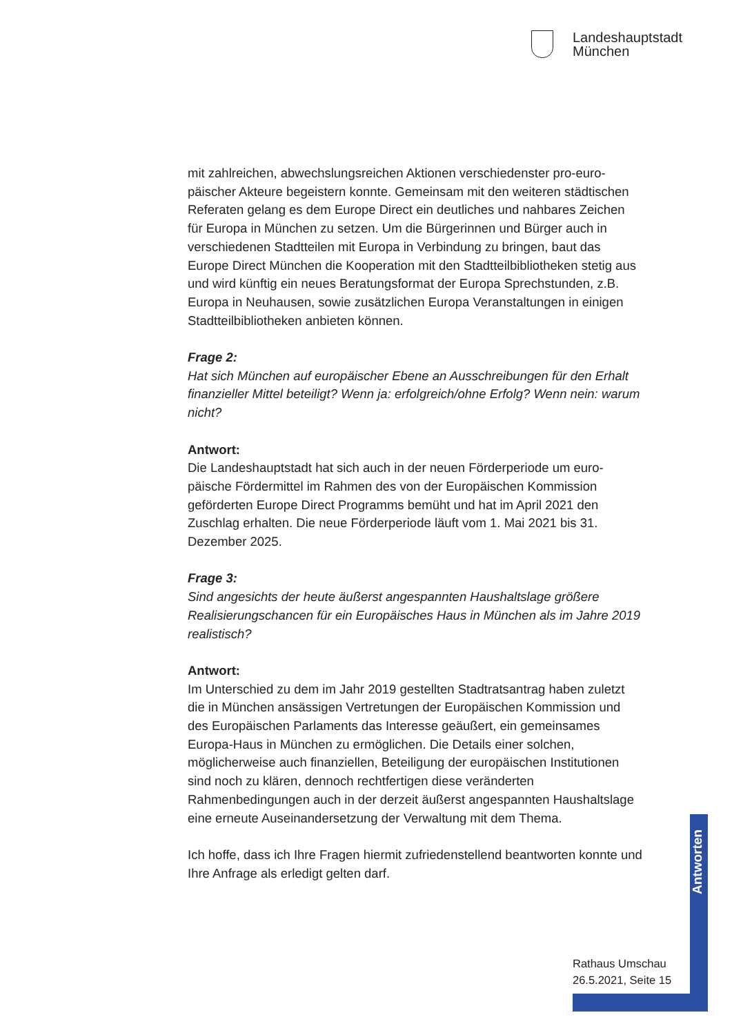Landeshauptstadt
München
mit zahlreichen, abwechslungsreichen Aktionen verschiedenster pro-euro­päischer Akteure begeistern konnte. Gemeinsam mit den weiteren städti­schen Referaten gelang es dem Europe Direct ein deutliches und nahbares Zeichen für Europa in München zu setzen. Um die Bürgerinnen und Bürger auch in verschiedenen Stadtteilen mit Europa in Verbindung zu bringen, baut das Europe Direct München die Kooperation mit den Stadtteilbiblio­theken stetig aus und wird künftig ein neues Beratungsformat der Europa Sprechstunden, z.B. Europa in Neuhausen, sowie zusätzlichen Europa Ver­anstaltungen in einigen Stadtteilbibliotheken anbieten können.
Frage 2:
Hat sich München auf europäischer Ebene an Ausschreibungen für den Erhalt finanzieller Mittel beteiligt? Wenn ja: erfolgreich/ohne Erfolg? Wenn nein: warum nicht?
Antwort:
Die Landeshauptstadt hat sich auch in der neuen Förderperiode um euro­päische Fördermittel im Rahmen des von der Europäischen Kommission geförderten Europe Direct Programms bemüht und hat im April 2021 den Zuschlag erhalten. Die neue Förderperiode läuft vom 1. Mai 2021 bis 31. Dezember 2025.
Frage 3:
Sind angesichts der heute äußerst angespannten Haushaltslage größere Realisierungschancen für ein Europäisches Haus in München als im Jahre 2019 realistisch?
Antwort:
Im Unterschied zu dem im Jahr 2019 gestellten Stadtratsantrag haben zuletzt die in München ansässigen Vertretungen der Europäischen Kom­mission und des Europäischen Parlaments das Interesse geäußert, ein gemeinsames Europa-Haus in München zu ermöglichen. Die Details einer solchen, möglicherweise auch finanziellen, Beteiligung der europäischen Institutionen sind noch zu klären, dennoch rechtfertigen diese veränderten Rahmenbedingungen auch in der derzeit äußerst angespannten Haushalts­lage eine erneute Auseinandersetzung der Verwaltung mit dem Thema.
Ich hoffe, dass ich Ihre Fragen hiermit zufriedenstellend beantworten konnte und Ihre Anfrage als erledigt gelten darf.
Antworten
Rathaus Umschau
26.5.2021, Seite 15